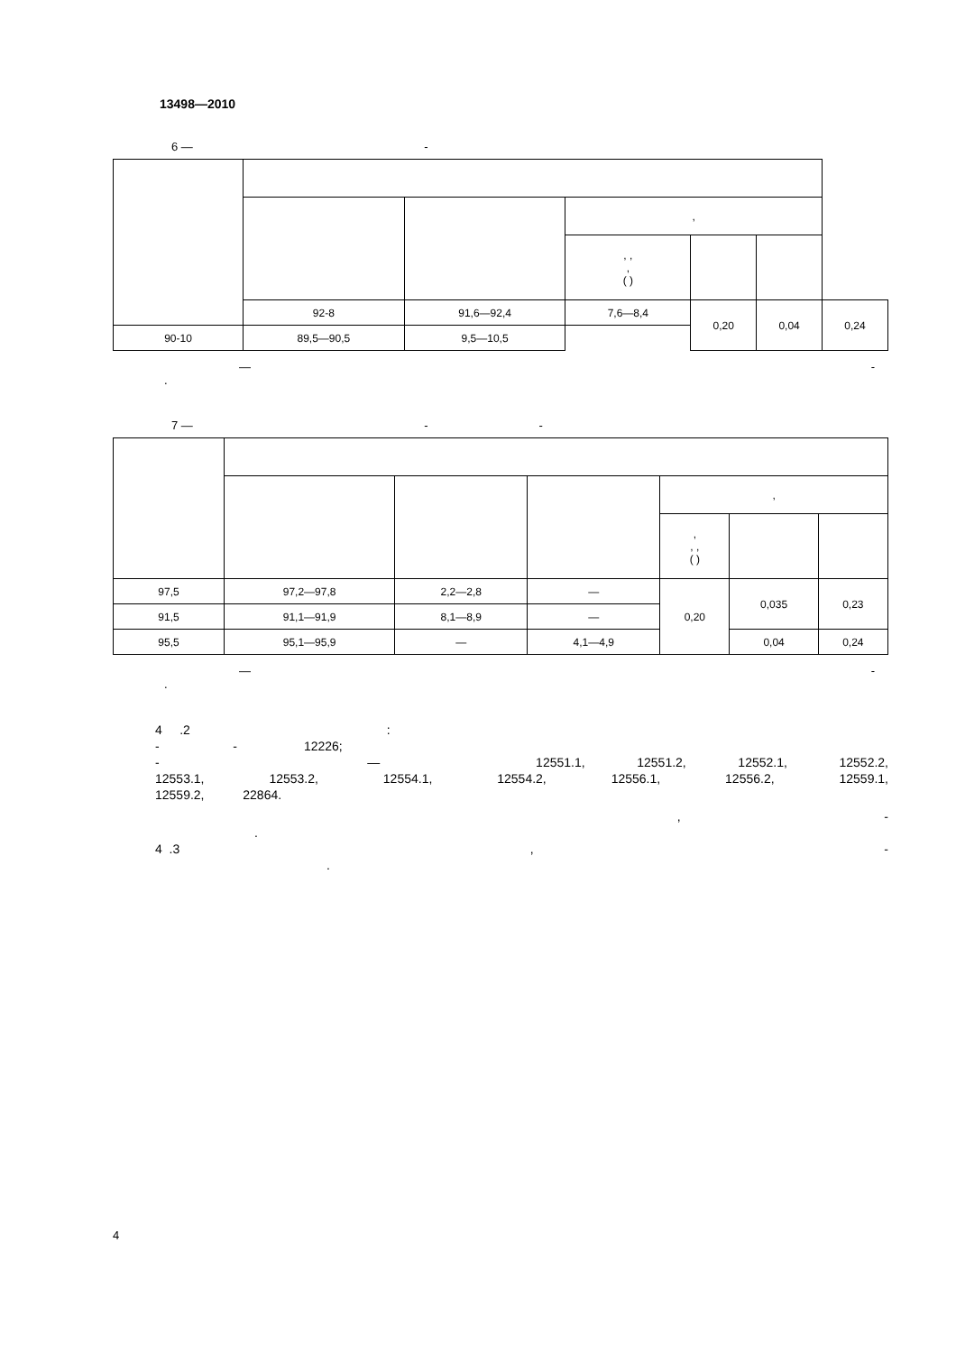13498—2010
6 — -
| | | | , | | | |
| | | | , , , ( ) | | | |
| | 92-8 | 91,6—92,4 | 7,6—8,4 | 0,20 | 0,04 | 0,24 |
| 90-10 | 89,5—90,5 | 9,5—10,5 | | | | |
— -
.
7 — - -
| | | | | , | | |
| | | | | , , , ( ) | | |
| 97,5 | 97,2—97,8 | 2,2—2,8 | — | 0,20 | 0,035 | 0,23 |
| 91,5 | 91,1—91,9 | 8,1—8,9 | — | | | |
| 95,5 | 95,1—95,9 | — | 4,1—4,9 | | 0,04 | 0,24 |
— -
.
4 .2 :
- - 12226;
- — 12551.1, 12551.2, 12552.1, 12552.2,
12553.1, 12553.2, 12554.1, 12554.2, 12556.1, 12556.2, 12559.1,
12559.2, 22864.
, -
.
4 .3, -
.
4